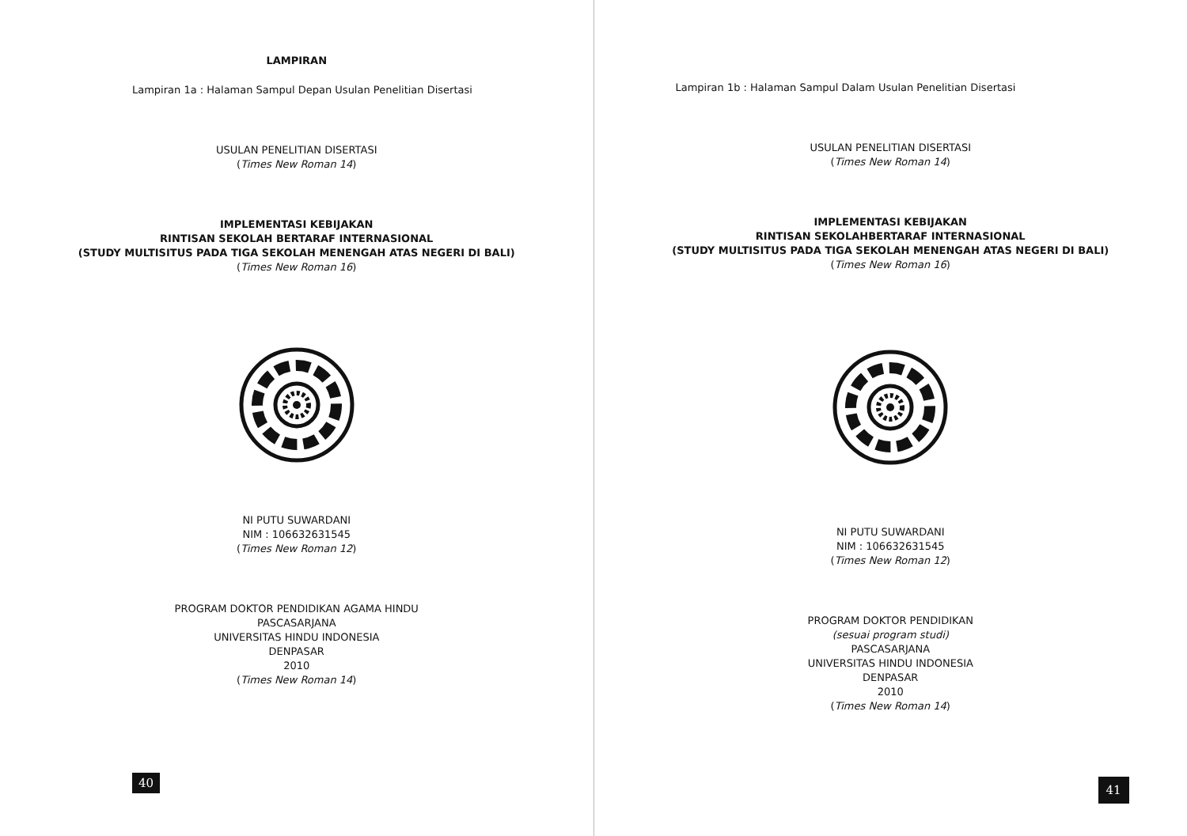LAMPIRAN
Lampiran 1a : Halaman Sampul Depan Usulan Penelitian Disertasi
USULAN PENELITIAN DISERTASI
(Times New Roman 14)
IMPLEMENTASI KEBIJAKAN
RINTISAN SEKOLAH BERTARAF INTERNASIONAL
(STUDY MULTISITUS PADA TIGA SEKOLAH MENENGAH ATAS NEGERI DI BALI)
(Times New Roman 16)
NI PUTU SUWARDANI
NIM : 106632631545
(Times New Roman 12)
PROGRAM DOKTOR PENDIDIKAN AGAMA HINDU
PASCASARJANA
UNIVERSITAS HINDU INDONESIA
DENPASAR
2010
(Times New Roman 14)
40
Lampiran 1b : Halaman Sampul Dalam Usulan Penelitian Disertasi
USULAN PENELITIAN DISERTASI
(Times New Roman 14)
IMPLEMENTASI KEBIJAKAN
RINTISAN SEKOLAHBERTARAF INTERNASIONAL
(STUDY MULTISITUS PADA TIGA SEKOLAH MENENGAH ATAS NEGERI DI BALI)
(Times New Roman 16)
NI PUTU SUWARDANI
NIM : 106632631545
(Times New Roman 12)
PROGRAM DOKTOR PENDIDIKAN
(sesuai program studi)
PASCASARJANA
UNIVERSITAS HINDU INDONESIA
DENPASAR
2010
(Times New Roman 14)
41